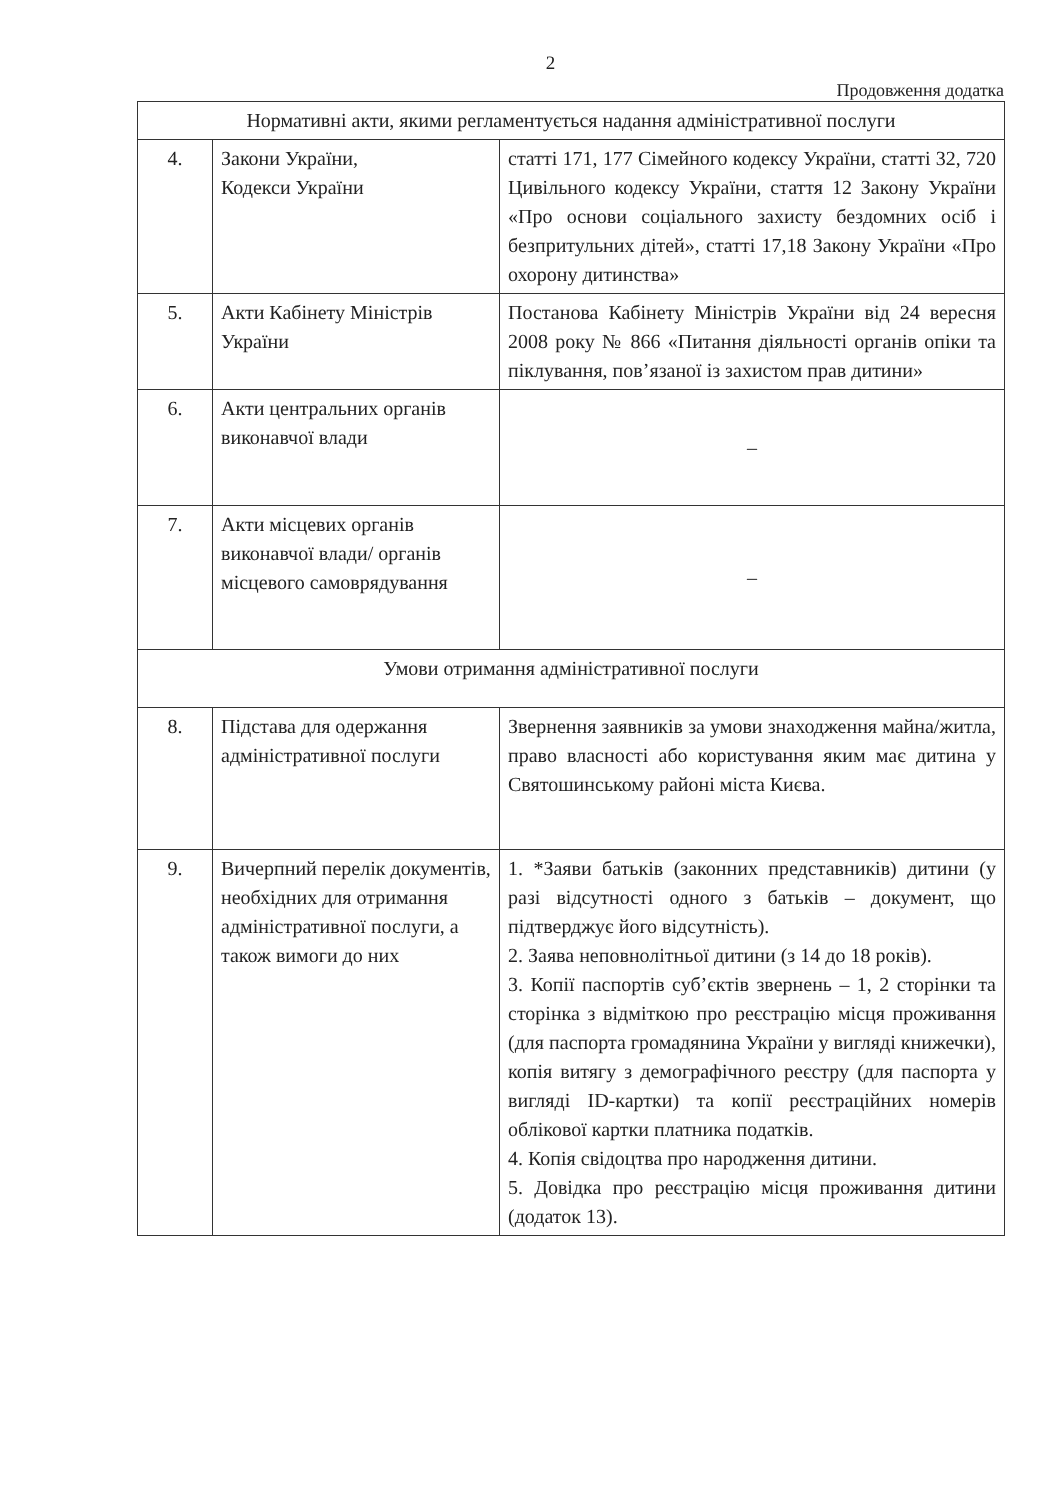2
Продовження додатка
| Нормативні акти, якими регламентується надання адміністративної послуги | | |
| 4. | Закони України, Кодекси України | статті 171, 177 Сімейного кодексу України, статті 32, 720 Цивільного кодексу України, стаття 12 Закону України «Про основи соціального захисту бездомних осіб і безпритульних дітей», статті 17,18 Закону України «Про охорону дитинства» |
| 5. | Акти Кабінету Міністрів України | Постанова Кабінету Міністрів України від 24 вересня 2008 року № 866 «Питання діяльності органів опіки та піклування, пов’язаної із захистом прав дитини» |
| 6. | Акти центральних органів виконавчої влади | – |
| 7. | Акти місцевих органів виконавчої влади/ органів місцевого самоврядування | – |
| Умови отримання адміністративної послуги | | |
| 8. | Підстава для одержання адміністративної послуги | Звернення заявників за умови знаходження майна/житла, право власності або користування яким має дитина у Святошинському районі міста Києва. |
| 9. | Вичерпний перелік документів, необхідних для отримання адміністративної послуги, а також вимоги до них | 1. *Заяви батьків (законних представників) дитини (у разі відсутності одного з батьків – документ, що підтверджує його відсутність). 2. Заява неповнолітньої дитини (з 14 до 18 років). 3. Копії паспортів суб’єктів звернень – 1, 2 сторінки та сторінка з відміткою про реєстрацію місця проживання (для паспорта громадянина України у вигляді книжечки), копія витягу з демографічного реєстру (для паспорта у вигляді ID-картки) та копії реєстраційних номерів облікової картки платника податків. 4. Копія свідоцтва про народження дитини. 5. Довідка про реєстрацію місця проживання дитини (додаток 13). |